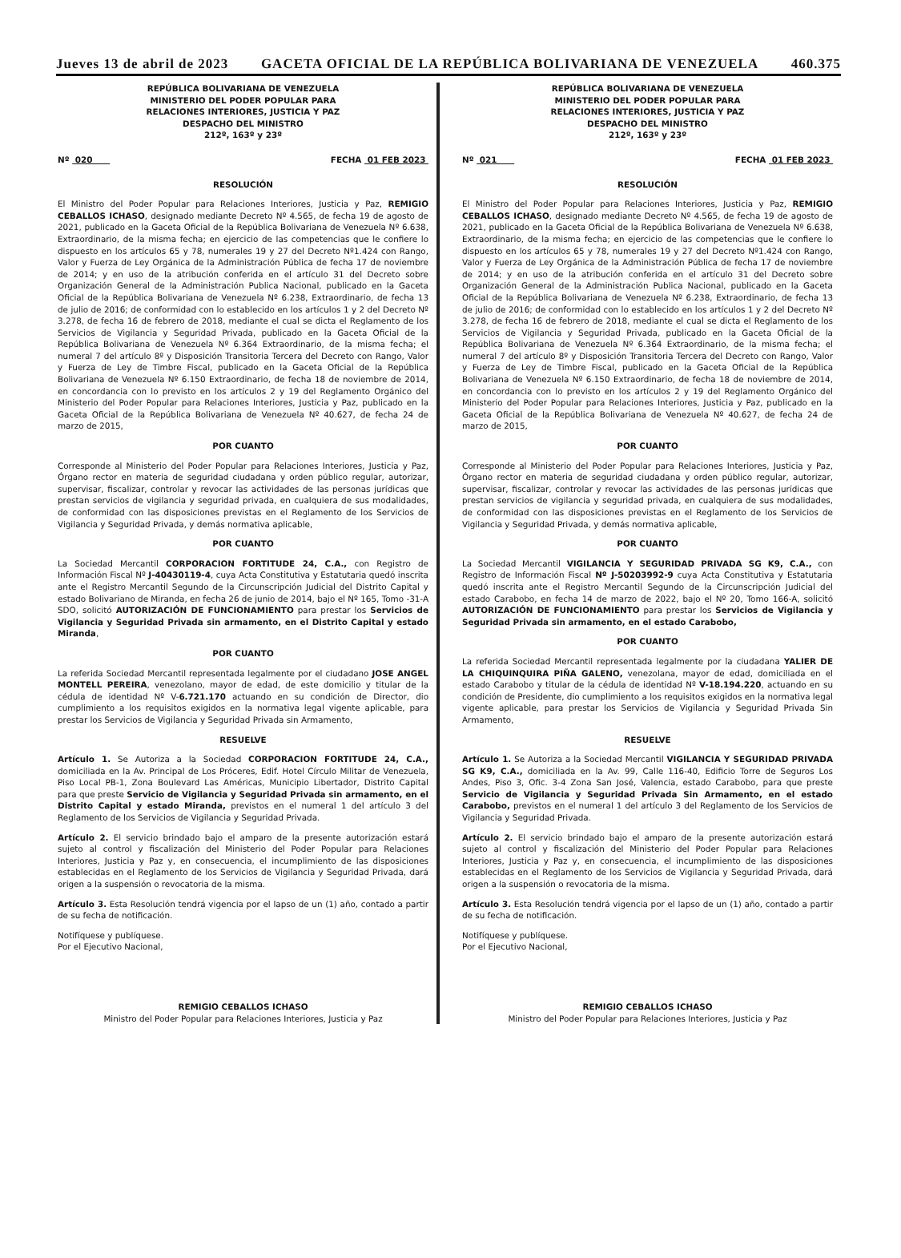Jueves 13 de abril de 2023 GACETA OFICIAL DE LA REPÚBLICA BOLIVARIANA DE VENEZUELA 460.375
REPÚBLICA BOLIVARIANA DE VENEZUELA
MINISTERIO DEL PODER POPULAR PARA
RELACIONES INTERIORES, JUSTICIA Y PAZ
DESPACHO DEL MINISTRO
212º, 163º y 23º
Nº 020 FECHA 01 FEB 2023
RESOLUCIÓN
El Ministro del Poder Popular para Relaciones Interiores, Justicia y Paz, REMIGIO CEBALLOS ICHASO, designado mediante Decreto Nº 4.565, de fecha 19 de agosto de 2021, publicado en la Gaceta Oficial de la República Bolivariana de Venezuela Nº 6.638, Extraordinario, de la misma fecha; en ejercicio de las competencias que le confiere lo dispuesto en los artículos 65 y 78, numerales 19 y 27 del Decreto Nº1.424 con Rango, Valor y Fuerza de Ley Orgánica de la Administración Pública de fecha 17 de noviembre de 2014; y en uso de la atribución conferida en el artículo 31 del Decreto sobre Organización General de la Administración Publica Nacional, publicado en la Gaceta Oficial de la República Bolivariana de Venezuela Nº 6.238, Extraordinario, de fecha 13 de julio de 2016; de conformidad con lo establecido en los artículos 1 y 2 del Decreto Nº 3.278, de fecha 16 de febrero de 2018, mediante el cual se dicta el Reglamento de los Servicios de Vigilancia y Seguridad Privada, publicado en la Gaceta Oficial de la República Bolivariana de Venezuela Nº 6.364 Extraordinario, de la misma fecha; el numeral 7 del artículo 8º y Disposición Transitoria Tercera del Decreto con Rango, Valor y Fuerza de Ley de Timbre Fiscal, publicado en la Gaceta Oficial de la República Bolivariana de Venezuela Nº 6.150 Extraordinario, de fecha 18 de noviembre de 2014, en concordancia con lo previsto en los artículos 2 y 19 del Reglamento Orgánico del Ministerio del Poder Popular para Relaciones Interiores, Justicia y Paz, publicado en la Gaceta Oficial de la República Bolivariana de Venezuela Nº 40.627, de fecha 24 de marzo de 2015,
POR CUANTO
Corresponde al Ministerio del Poder Popular para Relaciones Interiores, Justicia y Paz, Órgano rector en materia de seguridad ciudadana y orden público regular, autorizar, supervisar, fiscalizar, controlar y revocar las actividades de las personas jurídicas que prestan servicios de vigilancia y seguridad privada, en cualquiera de sus modalidades, de conformidad con las disposiciones previstas en el Reglamento de los Servicios de Vigilancia y Seguridad Privada, y demás normativa aplicable,
POR CUANTO
La Sociedad Mercantil CORPORACION FORTITUDE 24, C.A., con Registro de Información Fiscal Nº J-40430119-4, cuya Acta Constitutiva y Estatutaria quedó inscrita ante el Registro Mercantil Segundo de la Circunscripción Judicial del Distrito Capital y estado Bolivariano de Miranda, en fecha 26 de junio de 2014, bajo el Nº 165, Tomo -31-A SDO, solicitó AUTORIZACIÓN DE FUNCIONAMIENTO para prestar los Servicios de Vigilancia y Seguridad Privada sin armamento, en el Distrito Capital y estado Miranda,
POR CUANTO
La referida Sociedad Mercantil representada legalmente por el ciudadano JOSE ANGEL MONTELL PEREIRA, venezolano, mayor de edad, de este domicilio y titular de la cédula de identidad Nº V-6.721.170 actuando en su condición de Director, dio cumplimiento a los requisitos exigidos en la normativa legal vigente aplicable, para prestar los Servicios de Vigilancia y Seguridad Privada sin Armamento,
RESUELVE
Artículo 1. Se Autoriza a la Sociedad CORPORACION FORTITUDE 24, C.A., domiciliada en la Av. Principal de Los Próceres, Edif. Hotel Círculo Militar de Venezuela, Piso Local PB-1, Zona Boulevard Las Américas, Municipio Libertador, Distrito Capital para que preste Servicio de Vigilancia y Seguridad Privada sin armamento, en el Distrito Capital y estado Miranda, previstos en el numeral 1 del artículo 3 del Reglamento de los Servicios de Vigilancia y Seguridad Privada.
Artículo 2. El servicio brindado bajo el amparo de la presente autorización estará sujeto al control y fiscalización del Ministerio del Poder Popular para Relaciones Interiores, Justicia y Paz y, en consecuencia, el incumplimiento de las disposiciones establecidas en el Reglamento de los Servicios de Vigilancia y Seguridad Privada, dará origen a la suspensión o revocatoria de la misma.
Artículo 3. Esta Resolución tendrá vigencia por el lapso de un (1) año, contado a partir de su fecha de notificación.
Notifíquese y publíquese.
Por el Ejecutivo Nacional,
REMIGIO CEBALLOS ICHASO
Ministro del Poder Popular para Relaciones Interiores, Justicia y Paz
REPÚBLICA BOLIVARIANA DE VENEZUELA
MINISTERIO DEL PODER POPULAR PARA
RELACIONES INTERIORES, JUSTICIA Y PAZ
DESPACHO DEL MINISTRO
212º, 163º y 23º
Nº 021 FECHA 01 FEB 2023
RESOLUCIÓN
El Ministro del Poder Popular para Relaciones Interiores, Justicia y Paz, REMIGIO CEBALLOS ICHASO, designado mediante Decreto Nº 4.565, de fecha 19 de agosto de 2021, publicado en la Gaceta Oficial de la República Bolivariana de Venezuela Nº 6.638, Extraordinario, de la misma fecha; en ejercicio de las competencias que le confiere lo dispuesto en los artículos 65 y 78, numerales 19 y 27 del Decreto Nº1.424 con Rango, Valor y Fuerza de Ley Orgánica de la Administración Pública de fecha 17 de noviembre de 2014; y en uso de la atribución conferida en el artículo 31 del Decreto sobre Organización General de la Administración Publica Nacional, publicado en la Gaceta Oficial de la República Bolivariana de Venezuela Nº 6.238, Extraordinario, de fecha 13 de julio de 2016; de conformidad con lo establecido en los artículos 1 y 2 del Decreto Nº 3.278, de fecha 16 de febrero de 2018, mediante el cual se dicta el Reglamento de los Servicios de Vigilancia y Seguridad Privada, publicado en la Gaceta Oficial de la República Bolivariana de Venezuela Nº 6.364 Extraordinario, de la misma fecha; el numeral 7 del artículo 8º y Disposición Transitoria Tercera del Decreto con Rango, Valor y Fuerza de Ley de Timbre Fiscal, publicado en la Gaceta Oficial de la República Bolivariana de Venezuela Nº 6.150 Extraordinario, de fecha 18 de noviembre de 2014, en concordancia con lo previsto en los artículos 2 y 19 del Reglamento Orgánico del Ministerio del Poder Popular para Relaciones Interiores, Justicia y Paz, publicado en la Gaceta Oficial de la República Bolivariana de Venezuela Nº 40.627, de fecha 24 de marzo de 2015,
POR CUANTO
Corresponde al Ministerio del Poder Popular para Relaciones Interiores, Justicia y Paz, Órgano rector en materia de seguridad ciudadana y orden público regular, autorizar, supervisar, fiscalizar, controlar y revocar las actividades de las personas jurídicas que prestan servicios de vigilancia y seguridad privada, en cualquiera de sus modalidades, de conformidad con las disposiciones previstas en el Reglamento de los Servicios de Vigilancia y Seguridad Privada, y demás normativa aplicable,
POR CUANTO
La Sociedad Mercantil VIGILANCIA Y SEGURIDAD PRIVADA SG K9, C.A., con Registro de Información Fiscal Nº J-50203992-9 cuya Acta Constitutiva y Estatutaria quedó inscrita ante el Registro Mercantil Segundo de la Circunscripción Judicial del estado Carabobo, en fecha 14 de marzo de 2022, bajo el Nº 20, Tomo 166-A, solicitó AUTORIZACIÓN DE FUNCIONAMIENTO para prestar los Servicios de Vigilancia y Seguridad Privada sin armamento, en el estado Carabobo,
POR CUANTO
La referida Sociedad Mercantil representada legalmente por la ciudadana YALIER DE LA CHIQUINQUIRA PIÑA GALENO, venezolana, mayor de edad, domiciliada en el estado Carabobo y titular de la cédula de identidad Nº V-18.194.220, actuando en su condición de Presidente, dio cumplimiento a los requisitos exigidos en la normativa legal vigente aplicable, para prestar los Servicios de Vigilancia y Seguridad Privada Sin Armamento,
RESUELVE
Artículo 1. Se Autoriza a la Sociedad Mercantil VIGILANCIA Y SEGURIDAD PRIVADA SG K9, C.A., domiciliada en la Av. 99, Calle 116-40, Edificio Torre de Seguros Los Andes, Piso 3, Ofic. 3-4 Zona San José, Valencia, estado Carabobo, para que preste Servicio de Vigilancia y Seguridad Privada Sin Armamento, en el estado Carabobo, previstos en el numeral 1 del artículo 3 del Reglamento de los Servicios de Vigilancia y Seguridad Privada.
Artículo 2. El servicio brindado bajo el amparo de la presente autorización estará sujeto al control y fiscalización del Ministerio del Poder Popular para Relaciones Interiores, Justicia y Paz y, en consecuencia, el incumplimiento de las disposiciones establecidas en el Reglamento de los Servicios de Vigilancia y Seguridad Privada, dará origen a la suspensión o revocatoria de la misma.
Artículo 3. Esta Resolución tendrá vigencia por el lapso de un (1) año, contado a partir de su fecha de notificación.
Notifíquese y publíquese.
Por el Ejecutivo Nacional,
REMIGIO CEBALLOS ICHASO
Ministro del Poder Popular para Relaciones Interiores, Justicia y Paz